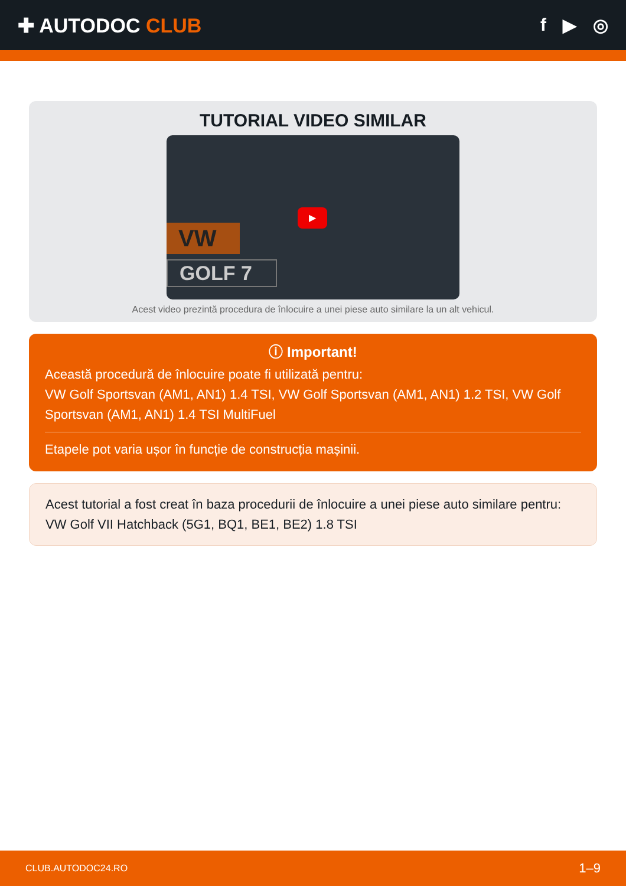✚ AUTODOC CLUB f ▶ ◎
TUTORIAL VIDEO SIMILAR
VW
GOLF 7
▶
Acest video prezintă procedura de înlocuire a unei piese auto similare la un alt vehicul.
ⓘ Important!
Această procedură de înlocuire poate fi utilizată pentru:
VW Golf Sportsvan (AM1, AN1) 1.4 TSI, VW Golf Sportsvan (AM1, AN1) 1.2 TSI, VW Golf Sportsvan (AM1, AN1) 1.4 TSI MultiFuel
Etapele pot varia ușor în funcție de construcția mașinii.
Acest tutorial a fost creat în baza procedurii de înlocuire a unei piese auto similare pentru: VW Golf VII Hatchback (5G1, BQ1, BE1, BE2) 1.8 TSI
CLUB.AUTODOC24.RO 1–9